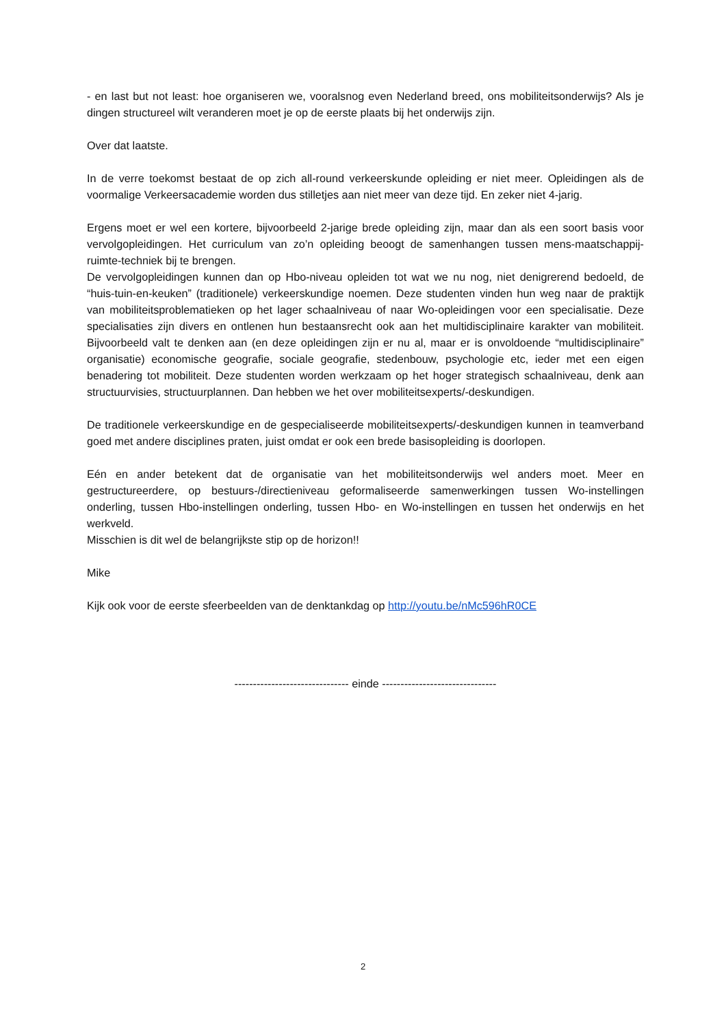- en last but not least: hoe organiseren we, vooralsnog even Nederland breed, ons mobiliteitsonderwijs? Als je dingen structureel wilt veranderen moet je op de eerste plaats bij het onderwijs zijn.
Over dat laatste.
In de verre toekomst bestaat de op zich all-round verkeerskunde opleiding er niet meer. Opleidingen als de voormalige Verkeersacademie worden dus stilletjes aan niet meer van deze tijd. En zeker niet 4-jarig.
Ergens moet er wel een kortere, bijvoorbeeld 2-jarige brede opleiding zijn, maar dan als een soort basis voor vervolgopleidingen. Het curriculum van zo’n opleiding beoogt de samenhangen tussen mens-maatschappij-ruimte-techniek bij te brengen.
De vervolgopleidingen kunnen dan op Hbo-niveau opleiden tot wat we nu nog, niet denigrerend bedoeld, de “huis-tuin-en-keuken” (traditionele) verkeerskundige noemen. Deze studenten vinden hun weg naar de praktijk van mobiliteitsproblematieken op het lager schaalniveau of naar Wo-opleidingen voor een specialisatie. Deze specialisaties zijn divers en ontlenen hun bestaansrecht ook aan het multidisciplinaire karakter van mobiliteit. Bijvoorbeeld valt te denken aan (en deze opleidingen zijn er nu al, maar er is onvoldoende “multidisciplinaire” organisatie) economische geografie, sociale geografie, stedenbouw, psychologie etc, ieder met een eigen benadering tot mobiliteit. Deze studenten worden werkzaam op het hoger strategisch schaalniveau, denk aan structuurvisies, structuurplannen. Dan hebben we het over mobiliteitsexperts/-deskundigen.
De traditionele verkeerskundige en de gespecialiseerde mobiliteitsexperts/-deskundigen kunnen in teamverband goed met andere disciplines praten, juist omdat er ook een brede basisopleiding is doorlopen.
Eén en ander betekent dat de organisatie van het mobiliteitsonderwijs wel anders moet. Meer en gestructureerdere, op bestuurs-/directieniveau geformaliseerde samenwerkingen tussen Wo-instellingen onderling, tussen Hbo-instellingen onderling, tussen Hbo- en Wo-instellingen en tussen het onderwijs en het werkveld.
Misschien is dit wel de belangrijkste stip op de horizon!!
Mike
Kijk ook voor de eerste sfeerbeelden van de denktankdag op http://youtu.be/nMc596hR0CE
------------------------------- einde -------------------------------
2